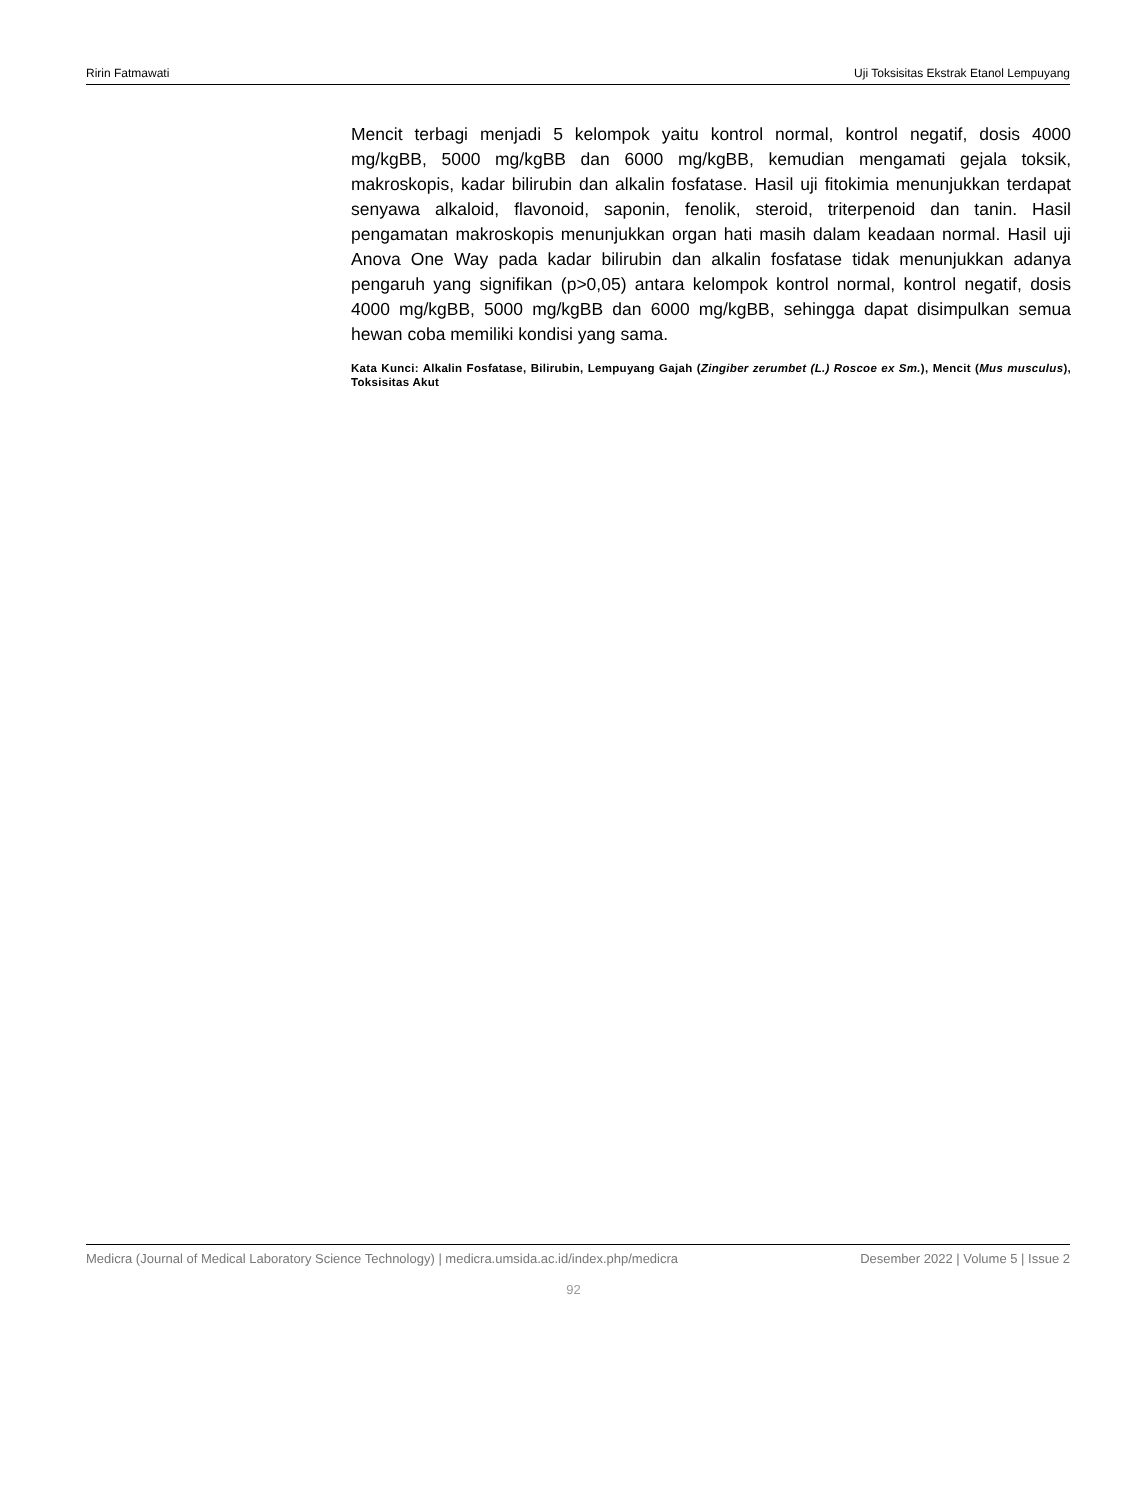Ririn Fatmawati Uji Toksisitas Ekstrak Etanol Lempuyang
Mencit terbagi menjadi 5 kelompok yaitu kontrol normal, kontrol negatif, dosis 4000 mg/kgBB, 5000 mg/kgBB dan 6000 mg/kgBB, kemudian mengamati gejala toksik, makroskopis, kadar bilirubin dan alkalin fosfatase. Hasil uji fitokimia menunjukkan terdapat senyawa alkaloid, flavonoid, saponin, fenolik, steroid, triterpenoid dan tanin. Hasil pengamatan makroskopis menunjukkan organ hati masih dalam keadaan normal. Hasil uji Anova One Way pada kadar bilirubin dan alkalin fosfatase tidak menunjukkan adanya pengaruh yang signifikan (p>0,05) antara kelompok kontrol normal, kontrol negatif, dosis 4000 mg/kgBB, 5000 mg/kgBB dan 6000 mg/kgBB, sehingga dapat disimpulkan semua hewan coba memiliki kondisi yang sama.
Kata Kunci: Alkalin Fosfatase, Bilirubin, Lempuyang Gajah (Zingiber zerumbet (L.) Roscoe ex Sm.), Mencit (Mus musculus), Toksisitas Akut
Medicra (Journal of Medical Laboratory Science Technology) | medicra.umsida.ac.id/index.php/medicra Desember 2022 | Volume 5 | Issue 2
92